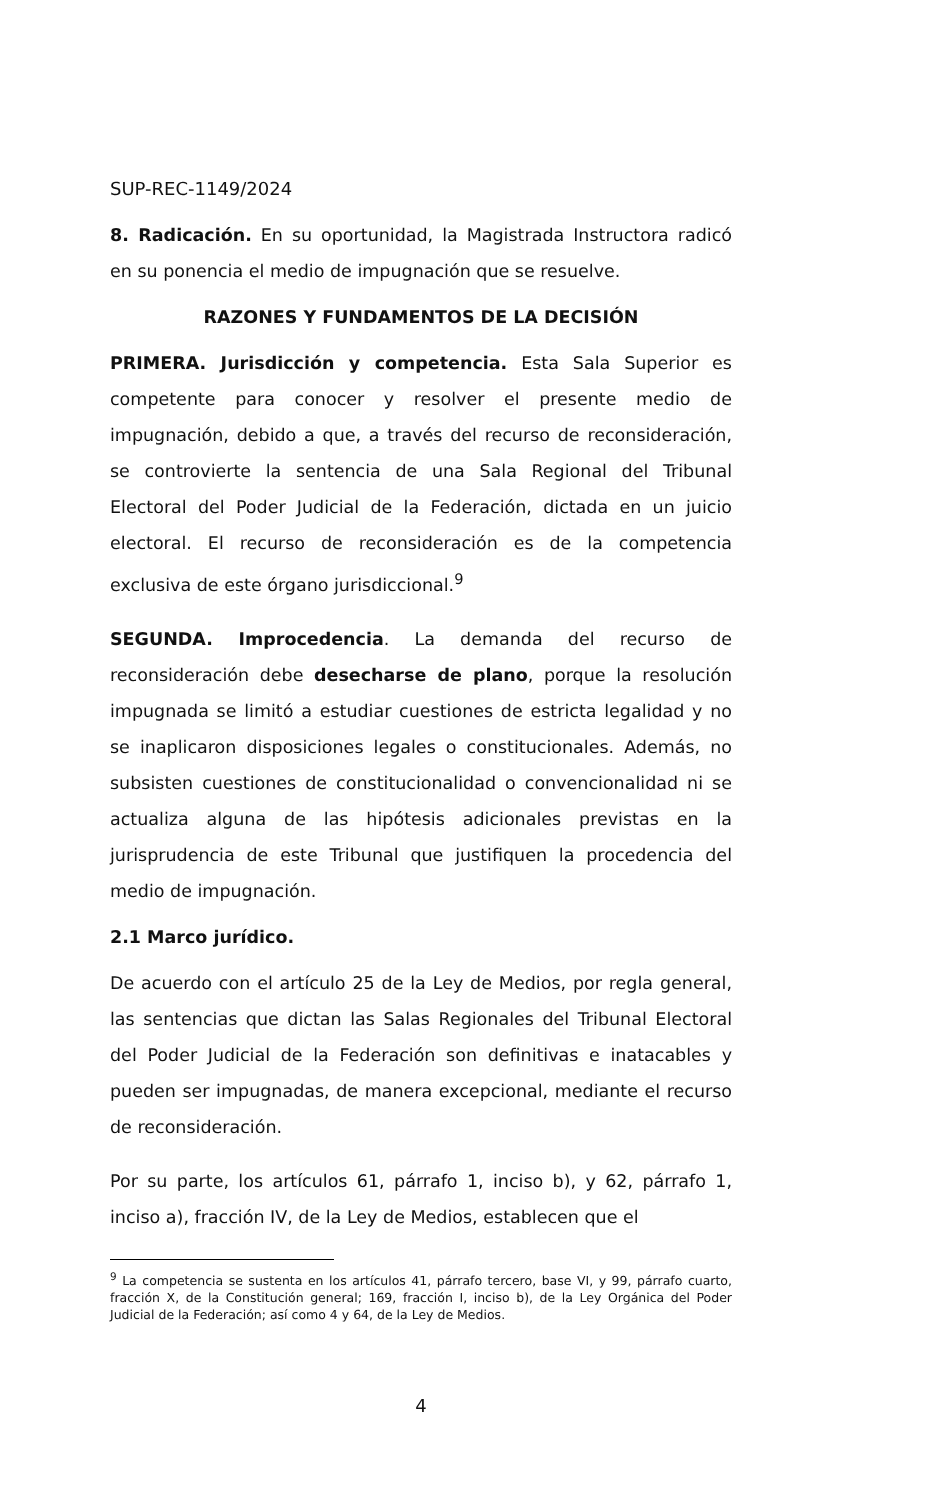SUP-REC-1149/2024
8. Radicación. En su oportunidad, la Magistrada Instructora radicó en su ponencia el medio de impugnación que se resuelve.
RAZONES Y FUNDAMENTOS DE LA DECISIÓN
PRIMERA. Jurisdicción y competencia. Esta Sala Superior es competente para conocer y resolver el presente medio de impugnación, debido a que, a través del recurso de reconsideración, se controvierte la sentencia de una Sala Regional del Tribunal Electoral del Poder Judicial de la Federación, dictada en un juicio electoral. El recurso de reconsideración es de la competencia exclusiva de este órgano jurisdiccional.<sup>9</sup>
SEGUNDA. Improcedencia. La demanda del recurso de reconsideración debe desecharse de plano, porque la resolución impugnada se limitó a estudiar cuestiones de estricta legalidad y no se inaplicaron disposiciones legales o constitucionales. Además, no subsisten cuestiones de constitucionalidad o convencionalidad ni se actualiza alguna de las hipótesis adicionales previstas en la jurisprudencia de este Tribunal que justifiquen la procedencia del medio de impugnación.
2.1 Marco jurídico.
De acuerdo con el artículo 25 de la Ley de Medios, por regla general, las sentencias que dictan las Salas Regionales del Tribunal Electoral del Poder Judicial de la Federación son definitivas e inatacables y pueden ser impugnadas, de manera excepcional, mediante el recurso de reconsideración.
Por su parte, los artículos 61, párrafo 1, inciso b), y 62, párrafo 1, inciso a), fracción IV, de la Ley de Medios, establecen que el
<sup>9</sup> La competencia se sustenta en los artículos 41, párrafo tercero, base VI, y 99, párrafo cuarto, fracción X, de la Constitución general; 169, fracción I, inciso b), de la Ley Orgánica del Poder Judicial de la Federación; así como 4 y 64, de la Ley de Medios.
4